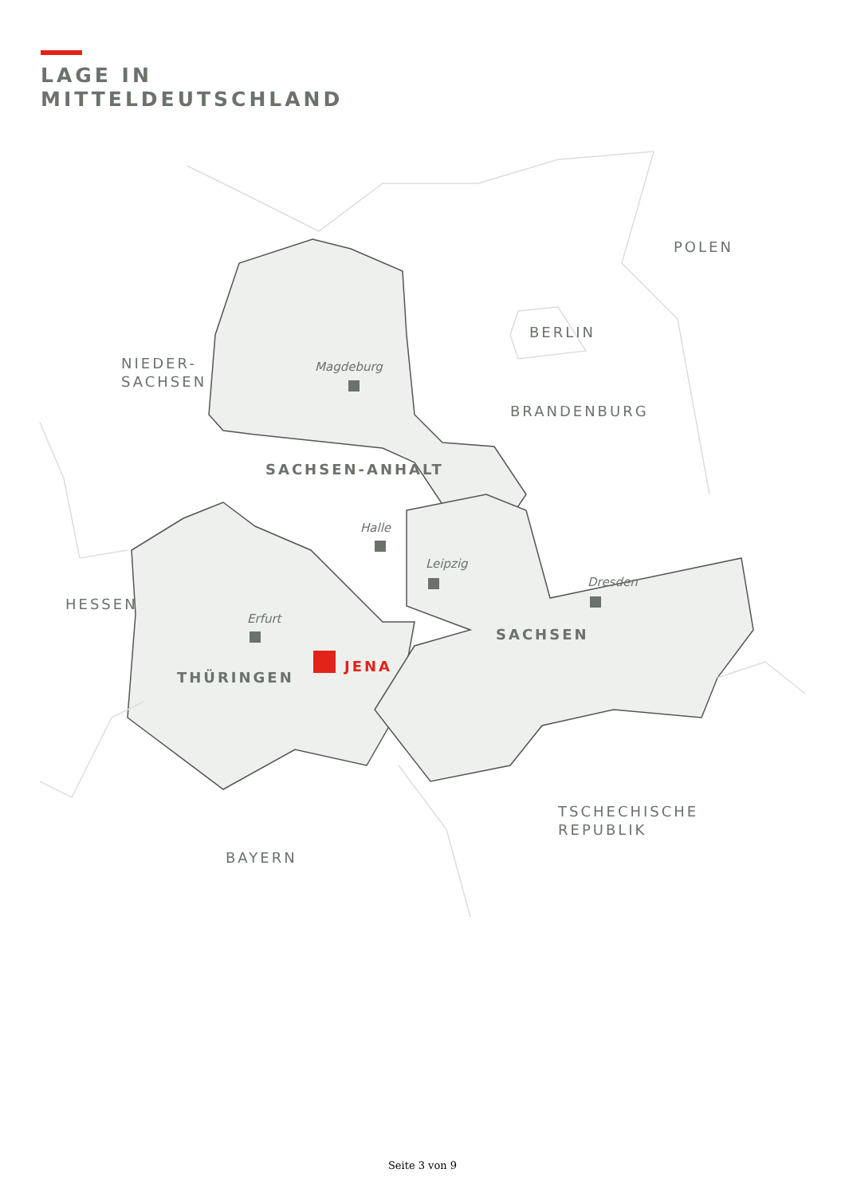LAGE IN
MITTELDEUTSCHLAND
POLEN
BERLIN
NIEDER-
SACHSEN
BRANDENBURG
HESSEN
TSCHECHISCHE
REPUBLIK
BAYERN
SACHSEN-ANHALT
SACHSEN
THÜRINGEN
JENA
Magdeburg
Halle
Leipzig
Dresden
Erfurt
Seite 3 von 9